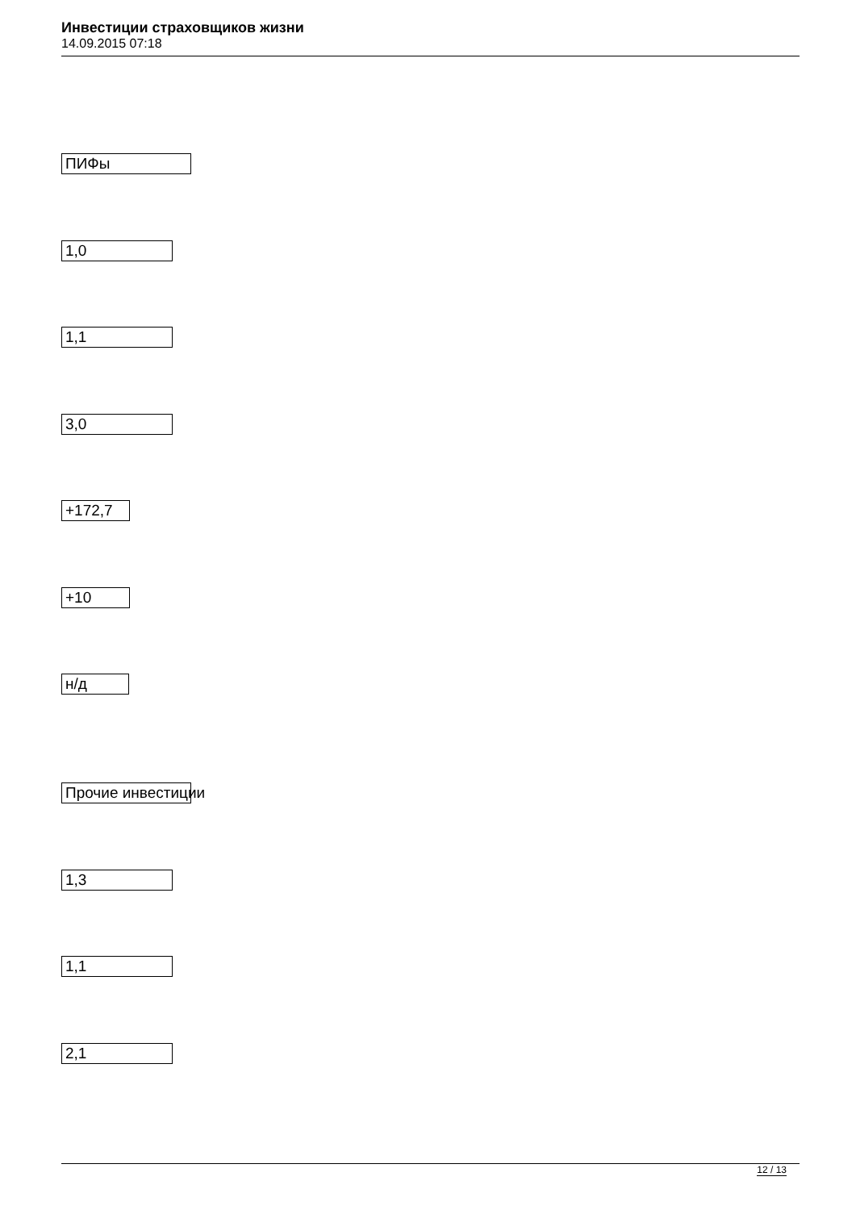Инвестиции страховщиков жизни
14.09.2015 07:18
ПИФы
1,0
1,1
3,0
+172,7
+10
н/д
Прочие инвестиции
1,3
1,1
2,1
12 / 13